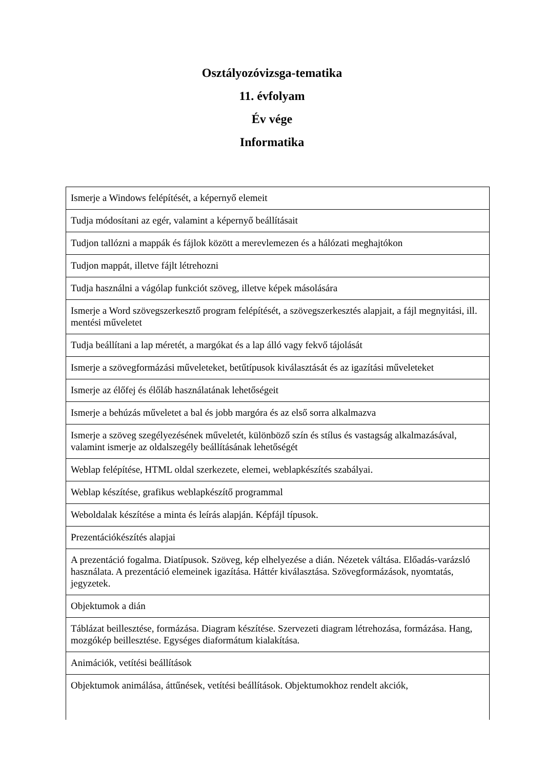Osztályozóvizsga-tematika
11. évfolyam
Év vége
Informatika
| Ismerje a Windows felépítését, a képernyő elemeit |
| Tudja módosítani az egér, valamint a képernyő beállításait |
| Tudjon tallózni a mappák és fájlok között a merevlemezen és a hálózati meghajtókon |
| Tudjon mappát, illetve fájlt létrehozni |
| Tudja használni a vágólap funkciót szöveg, illetve képek másolására |
| Ismerje a Word szövegszerkesztő program felépítését, a szövegszerkesztés alapjait, a fájl megnyitási, ill. mentési műveletet |
| Tudja beállítani a lap méretét, a margókat és a lap álló vagy fekvő tájolását |
| Ismerje a szövegformázási műveleteket, betűtípusok kiválasztását és az igazítási műveleteket |
| Ismerje az élőfej és élőláb használatának lehetőségeit |
| Ismerje a behúzás műveletet a bal és jobb margóra és az első sorra alkalmazva |
| Ismerje a szöveg szegélyezésének műveletét, különböző szín és stílus és vastagság alkalmazásával, valamint ismerje az oldalszegély beállításának lehetőségét |
| Weblap felépítése, HTML oldal szerkezete, elemei, weblapkészítés szabályai. |
| Weblap készítése, grafikus weblapkészítő programmal |
| Weboldalak készítése a minta és leírás alapján. Képfájl típusok. |
| Prezentációkészítés alapjai |
| A prezentáció fogalma. Diatípusok. Szöveg, kép elhelyezése a dián. Nézetek váltása. Előadás-varázsló használata. A prezentáció elemeinek igazítása. Háttér kiválasztása. Szövegformázások, nyomtatás, jegyzetek. |
| Objektumok a dián |
| Táblázat beillesztése, formázása. Diagram készítése. Szervezeti diagram létrehozása, formázása. Hang, mozgókép beillesztése. Egységes diaformátum kialakítása. |
| Animációk, vetítési beállítások |
| Objektumok animálása, áttűnések, vetítési beállítások. Objektumokhoz rendelt akciók, |